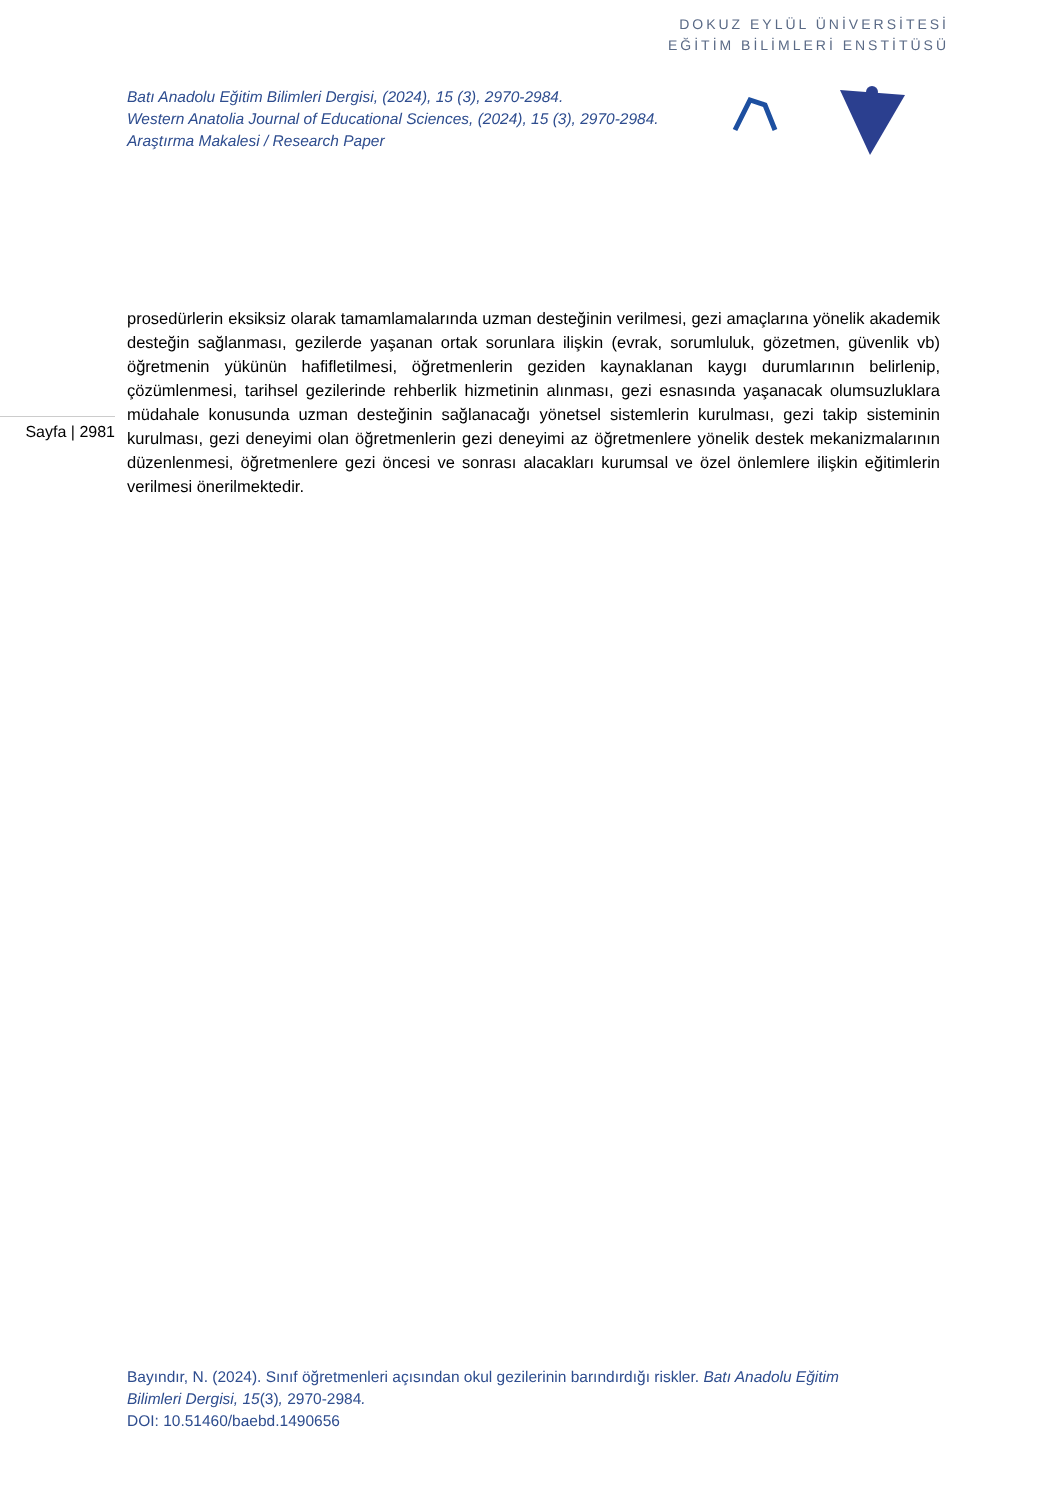DOKUZ EYLÜL ÜNİVERSİTESİ
EĞİTİM BİLİMLERİ ENSTİTÜSÜ
Batı Anadolu Eğitim Bilimleri Dergisi, (2024), 15 (3), 2970-2984.
Western Anatolia Journal of Educational Sciences, (2024), 15 (3), 2970-2984.
Araştırma Makalesi / Research Paper
prosedürlerin eksiksiz olarak tamamlamalarında uzman desteğinin verilmesi, gezi amaçlarına yönelik akademik desteğin sağlanması, gezilerde yaşanan ortak sorunlara ilişkin (evrak, sorumluluk, gözetmen, güvenlik vb) öğretmenin yükünün hafifletilmesi, öğretmenlerin geziden kaynaklanan kaygı durumlarının belirlenip, çözümlenmesi, tarihsel gezilerinde rehberlik hizmetinin alınması, gezi esnasında yaşanacak olumsuzluklara müdahale konusunda uzman desteğinin sağlanacağı yönetsel sistemlerin kurulması, gezi takip sisteminin kurulması, gezi deneyimi olan öğretmenlerin gezi deneyimi az öğretmenlere yönelik destek mekanizmalarının düzenlenmesi, öğretmenlere gezi öncesi ve sonrası alacakları kurumsal ve özel önlemlere ilişkin eğitimlerin verilmesi önerilmektedir.
Sayfa | 2981
Bayındır, N. (2024). Sınıf öğretmenleri açısından okul gezilerinin barındırdığı riskler. Batı Anadolu Eğitim Bilimleri Dergisi, 15(3), 2970-2984.
DOI: 10.51460/baebd.1490656